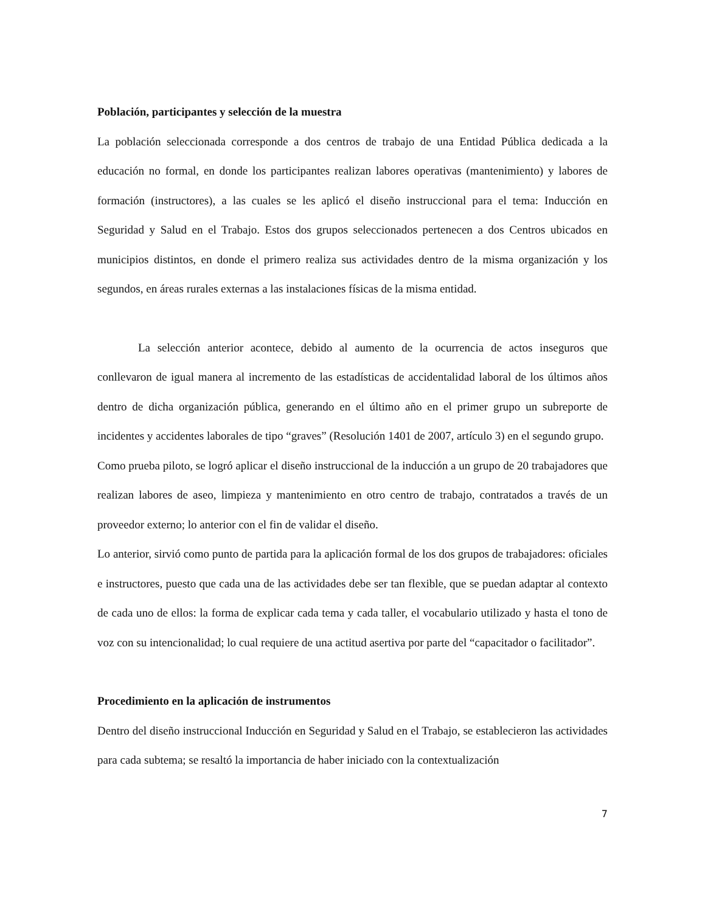Población, participantes y selección de la muestra
La población seleccionada corresponde a dos centros de trabajo de una Entidad Pública dedicada a la educación no formal, en donde los participantes realizan labores operativas (mantenimiento) y labores de formación (instructores), a las cuales se les aplicó el diseño instruccional para el tema: Inducción en Seguridad y Salud en el Trabajo. Estos dos grupos seleccionados pertenecen a dos Centros ubicados en municipios distintos, en donde el primero realiza sus actividades dentro de la misma organización y los segundos, en áreas rurales externas a las instalaciones físicas de la misma entidad.
La selección anterior acontece, debido al aumento de la ocurrencia de actos inseguros que conllevaron de igual manera al incremento de las estadísticas de accidentalidad laboral de los últimos años dentro de dicha organización pública, generando en el último año en el primer grupo un subreporte de incidentes y accidentes laborales de tipo “graves” (Resolución 1401 de 2007, artículo 3) en el segundo grupo.
Como prueba piloto, se logró aplicar el diseño instruccional de la inducción a un grupo de 20 trabajadores que realizan labores de aseo, limpieza y mantenimiento en otro centro de trabajo, contratados a través de un proveedor externo; lo anterior con el fin de validar el diseño.
Lo anterior, sirvió como punto de partida para la aplicación formal de los dos grupos de trabajadores: oficiales e instructores, puesto que cada una de las actividades debe ser tan flexible, que se puedan adaptar al contexto de cada uno de ellos: la forma de explicar cada tema y cada taller, el vocabulario utilizado y hasta el tono de voz con su intencionalidad; lo cual requiere de una actitud asertiva por parte del “capacitador o facilitador”.
Procedimiento en la aplicación de instrumentos
Dentro del diseño instruccional Inducción en Seguridad y Salud en el Trabajo, se establecieron las actividades para cada subtema; se resaltó la importancia de haber iniciado con la contextualización
7